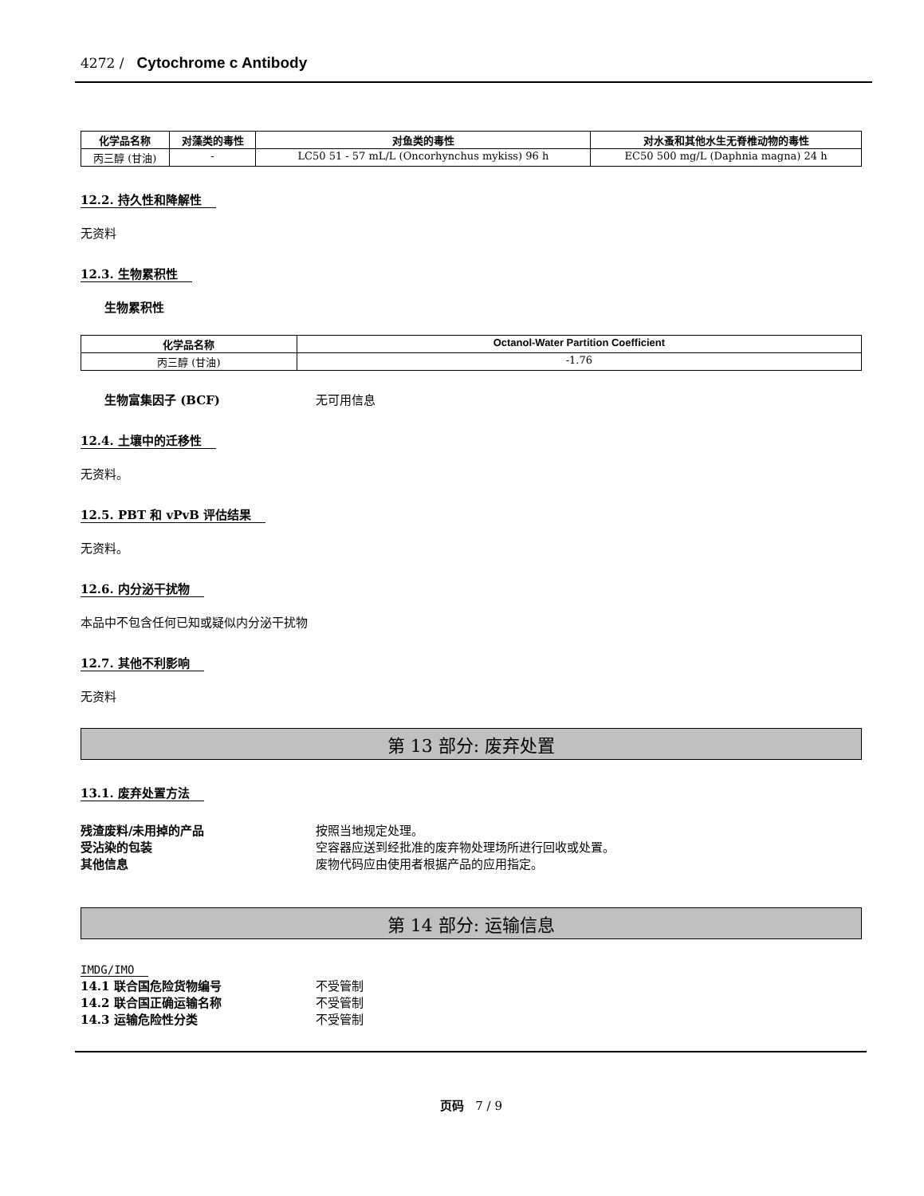4272 / Cytochrome c Antibody
| 化学品名称 | 对藻类的毒性 | 对鱼类的毒性 | 对水蚤和其他水生无脊椎动物的毒性 |
| --- | --- | --- | --- |
| 丙三醇 (甘油) | - | LC50 51 - 57 mL/L (Oncorhynchus mykiss) 96 h | EC50 500 mg/L (Daphnia magna) 24 h |
12.2. 持久性和降解性
无资料
12.3. 生物累积性
生物累积性
| 化学品名称 | Octanol-Water Partition Coefficient |
| --- | --- |
| 丙三醇 (甘油) | -1.76 |
生物富集因子 (BCF) 无可用信息
12.4. 土壤中的迁移性
无资料。
12.5. PBT 和 vPvB 评估结果
无资料。
12.6. 内分泌干扰物
本品中不包含任何已知或疑似内分泌干扰物
12.7. 其他不利影响
无资料
第 13 部分: 废弃处置
13.1. 废弃处置方法
残渣废料/未用掉的产品 按照当地规定处理。
受沾染的包装 空容器应送到经批准的废弃物处理场所进行回收或处置。
其他信息 废物代码应由使用者根据产品的应用指定。
第 14 部分: 运输信息
IMDG/IMO
14.1 联合国危险货物编号 不受管制
14.2 联合国正确运输名称 不受管制
14.3 运输危险性分类 不受管制
页码 7 / 9